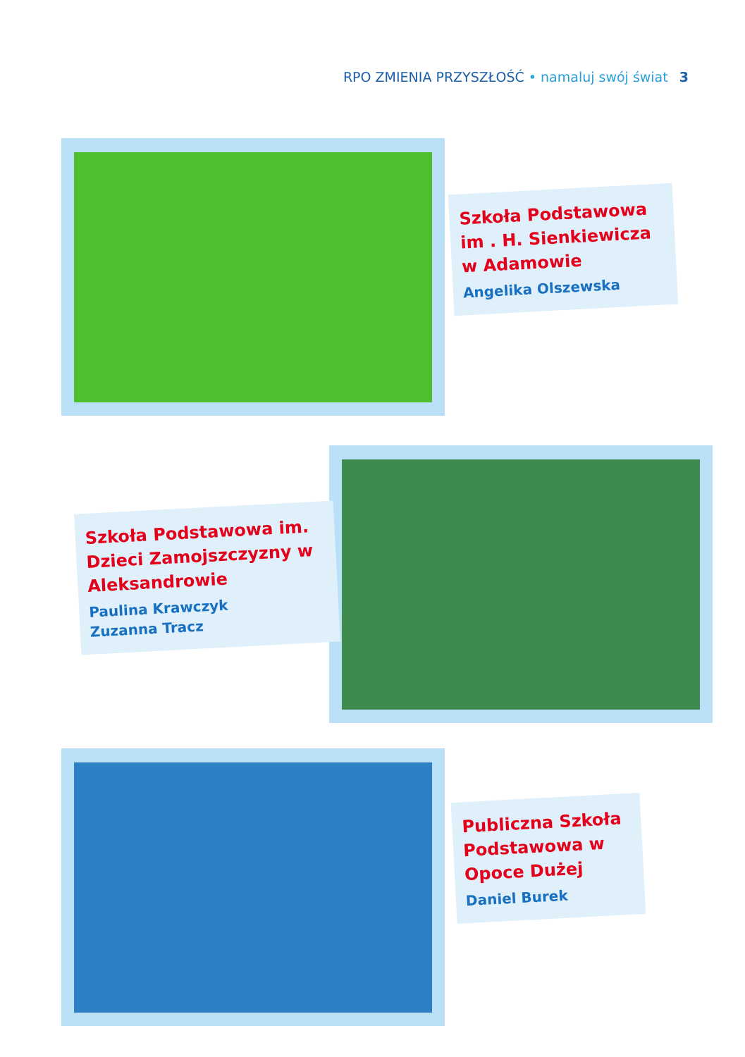RPO ZMIENIA PRZYSZŁOŚĆ • namaluj swój świat 3
Szkoła Podstawowa im . H. Sienkiewicza w Adamowie
Angelika Olszewska
Szkoła Podstawowa im. Dzieci Zamojszczyzny w Aleksandrowie
Paulina Krawczyk
Zuzanna Tracz
Publiczna Szkoła Podstawowa w Opoce Dużej
Daniel Burek